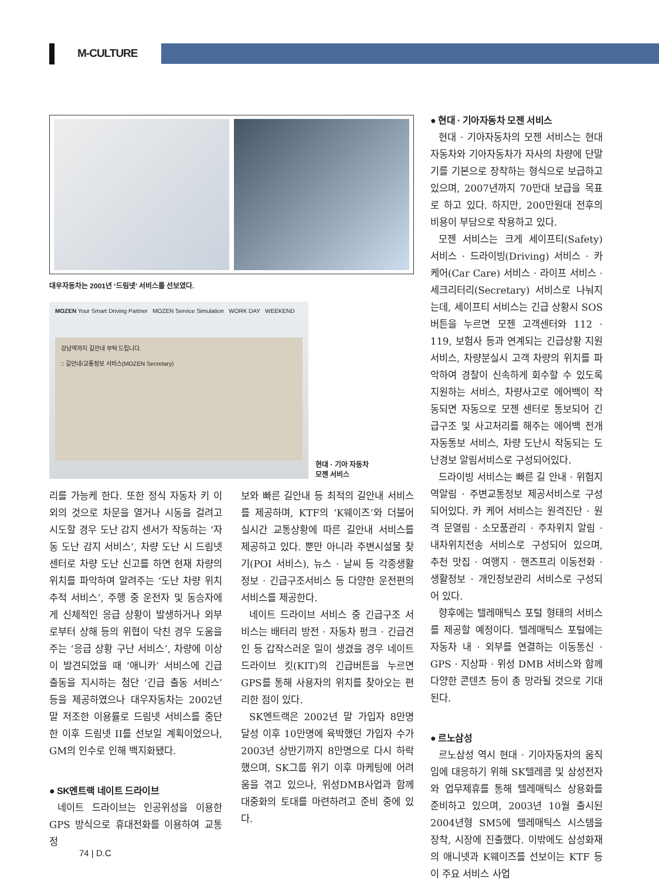M-CULTURE
대우자동차는 2001년 ‘드림넷’ 서비스를 선보였다.
MOZEN Your Smart Driving Partner MOZEN Service Simulation WORK DAY WEEKEND
강남역까지 길안내 부탁 드립니다.
:: 길안내/교통정보 서비스(MOZEN Secretary)
현대 · 기아 자동차
모젠 서비스
리를 가능케 한다. 또한 정식 자동차 키 이외의 것으로 차문을 열거나 시동을 걸려고 시도할 경우 도난 감지 센서가 작동하는 ‘자동 도난 감지 서비스’, 차량 도난 시 드림넷 센터로 차량 도난 신고를 하면 현재 차량의 위치를 파악하여 알려주는 ‘도난 차량 위치 추적 서비스’, 주행 중 운전자 및 동승자에게 신체적인 응급 상황이 발생하거나 외부로부터 상해 등의 위협이 닥친 경우 도움을 주는 ‘응급 상황 구난 서비스’, 차량에 이상이 발견되었을 때 ‘애니카’ 서비스에 긴급 출동을 지시하는 첨단 ‘긴급 출동 서비스’ 등을 제공하였으나 대우자동차는 2002년 말 저조한 이용률로 드림넷 서비스를 중단한 이후 드림넷 II를 선보일 계획이었으나, GM의 인수로 인해 백지화됐다.
● SK엔트랙 네이트 드라이브
네이트 드라이브는 인공위성을 이용한 GPS 방식으로 휴대전화를 이용하여 교통정
보와 빠른 길안내 등 최적의 길안내 서비스를 제공하며, KTF의 ‘K웨이즈’와 더불어 실시간 교통상황에 따른 길안내 서비스를 제공하고 있다. 뿐만 아니라 주변시설물 찾기(POI 서비스), 뉴스 · 날씨 등 각종생활정보 · 긴급구조서비스 등 다양한 운전편의 서비스를 제공한다.
네이트 드라이브 서비스 중 긴급구조 서비스는 배터리 방전 · 자동차 펑크 · 긴급견인 등 갑작스러운 일이 생겼을 경우 네이트 드라이브 킷(KIT)의 긴급버튼을 누르면 GPS를 통해 사용자의 위치를 찾아오는 편리한 점이 있다.
SK엔트랙은 2002년 말 가입자 8만명 달성 이후 10만명에 육박했던 가입자 수가 2003년 상반기까지 8만명으로 다시 하락했으며, SK그룹 위기 이후 마케팅에 어려움을 겪고 있으나, 위성DMB사업과 함께 대중화의 토대를 마련하려고 준비 중에 있다.
● 현대 · 기아자동차 모젠 서비스
현대 · 기아자동차의 모젠 서비스는 현대자동차와 기아자동차가 자사의 차량에 단말기를 기본으로 장착하는 형식으로 보급하고 있으며, 2007년까지 70만대 보급을 목표로 하고 있다. 하지만, 200만원대 전후의 비용이 부담으로 작용하고 있다.
모젠 서비스는 크게 세이프티(Safety) 서비스 · 드라이빙(Driving) 서비스 · 카 케어(Car Care) 서비스 · 라이프 서비스 · 세크리터리(Secretary) 서비스로 나눠지는데, 세이프티 서비스는 긴급 상황시 SOS버튼을 누르면 모젠 고객센터와 112 · 119, 보험사 등과 연계되는 긴급상황 지원서비스, 차량분실시 고객 차량의 위치를 파악하여 경찰이 신속하게 회수할 수 있도록 지원하는 서비스, 차량사고로 에어백이 작동되면 자동으로 모젠 센터로 통보되어 긴급구조 및 사고처리를 해주는 에어백 전개 자동통보 서비스, 차량 도난시 작동되는 도난경보 알림서비스로 구성되어있다.
드라이빙 서비스는 빠른 길 안내 · 위험지역알림 · 주변교통정보 제공서비스로 구성되어있다. 카 케어 서비스는 원격진단 · 원격 문열림 · 소모품관리 · 주차위치 알림 · 내차위치전송 서비스로 구성되어 있으며, 추천 맛집 · 여행지 · 핸즈프리 이동전화 · 생활정보 · 개인정보관리 서비스로 구성되어 있다.
향후에는 텔레매틱스 포털 형태의 서비스를 제공할 예정이다. 텔레매틱스 포털에는 자동차 내 · 외부를 연결하는 이동통신 · GPS · 지상파 · 위성 DMB 서비스와 함께 다양한 콘텐츠 등이 총 망라될 것으로 기대된다.
● 르노삼성
르노삼성 역시 현대 · 기아자동차의 움직임에 대응하기 위해 SK텔레콤 및 삼성전자와 업무제휴를 통해 텔레매틱스 상용화를 준비하고 있으며, 2003년 10월 출시된 2004년형 SM5에 텔레매틱스 시스템을 장착, 시장에 진출했다. 이밖에도 삼성화재의 애니넷과 K웨이즈를 선보이는 KTF 등이 주요 서비스 사업
74 | D.C